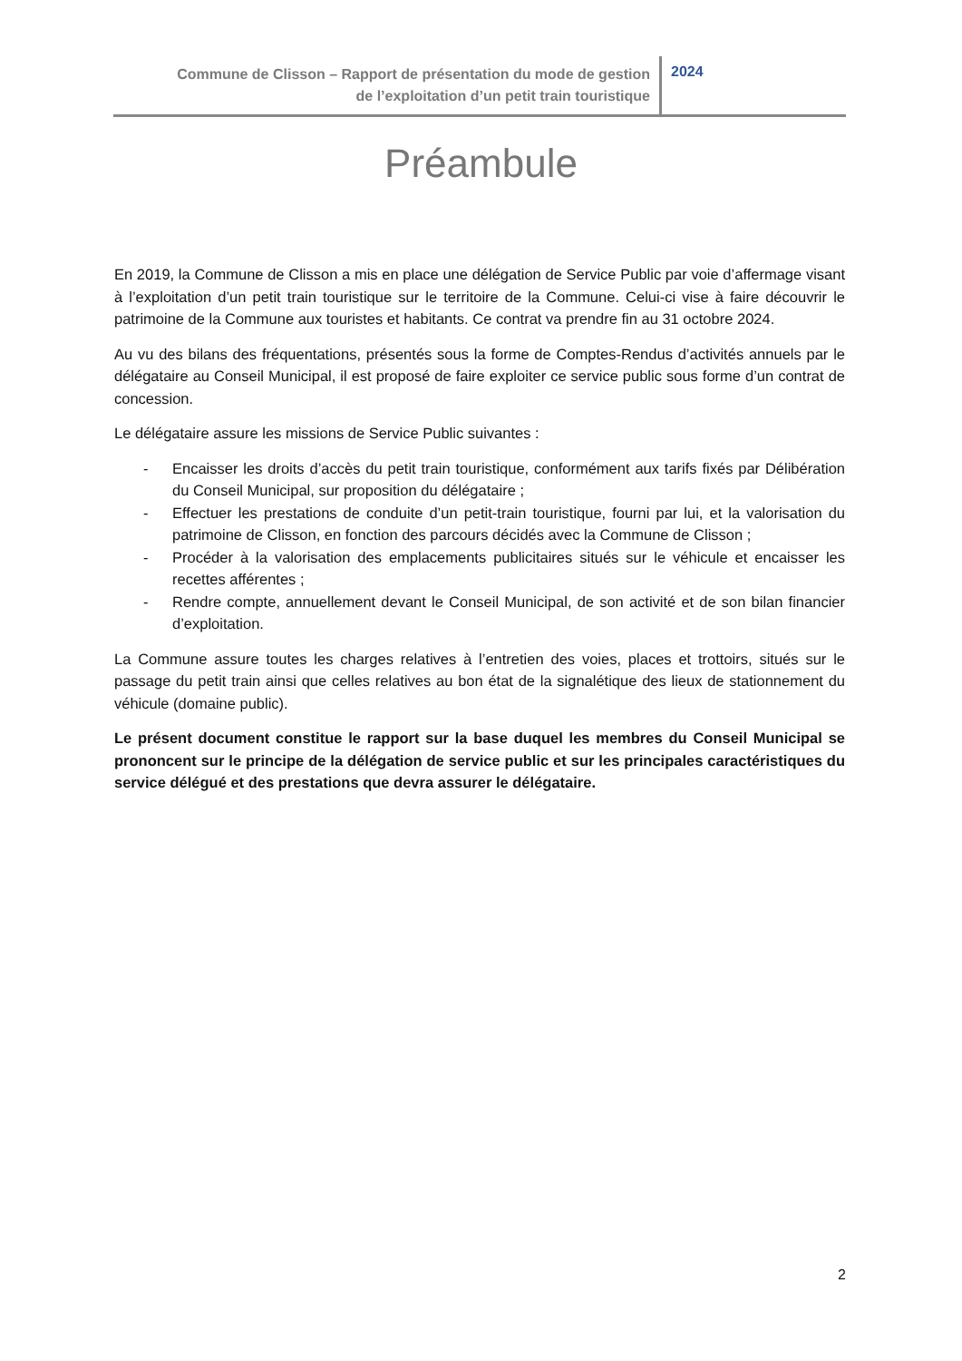Commune de Clisson – Rapport de présentation du mode de gestion
de l’exploitation d’un petit train touristique
2024
Préambule
En 2019, la Commune de Clisson a mis en place une délégation de Service Public par voie d’affermage visant à l’exploitation d’un petit train touristique sur le territoire de la Commune. Celui-ci vise à faire découvrir le patrimoine de la Commune aux touristes et habitants. Ce contrat va prendre fin au 31 octobre 2024.
Au vu des bilans des fréquentations, présentés sous la forme de Comptes-Rendus d’activités annuels par le délégataire au Conseil Municipal, il est proposé de faire exploiter ce service public sous forme d’un contrat de concession.
Le délégataire assure les missions de Service Public suivantes :
- Encaisser les droits d’accès du petit train touristique, conformément aux tarifs fixés par Délibération du Conseil Municipal, sur proposition du délégataire ;
- Effectuer les prestations de conduite d’un petit-train touristique, fourni par lui, et la valorisation du patrimoine de Clisson, en fonction des parcours décidés avec la Commune de Clisson ;
- Procéder à la valorisation des emplacements publicitaires situés sur le véhicule et encaisser les recettes afférentes ;
- Rendre compte, annuellement devant le Conseil Municipal, de son activité et de son bilan financier d’exploitation.
La Commune assure toutes les charges relatives à l’entretien des voies, places et trottoirs, situés sur le passage du petit train ainsi que celles relatives au bon état de la signalétique des lieux de stationnement du véhicule (domaine public).
Le présent document constitue le rapport sur la base duquel les membres du Conseil Municipal se prononcent sur le principe de la délégation de service public et sur les principales caractéristiques du service délégué et des prestations que devra assurer le délégataire.
2